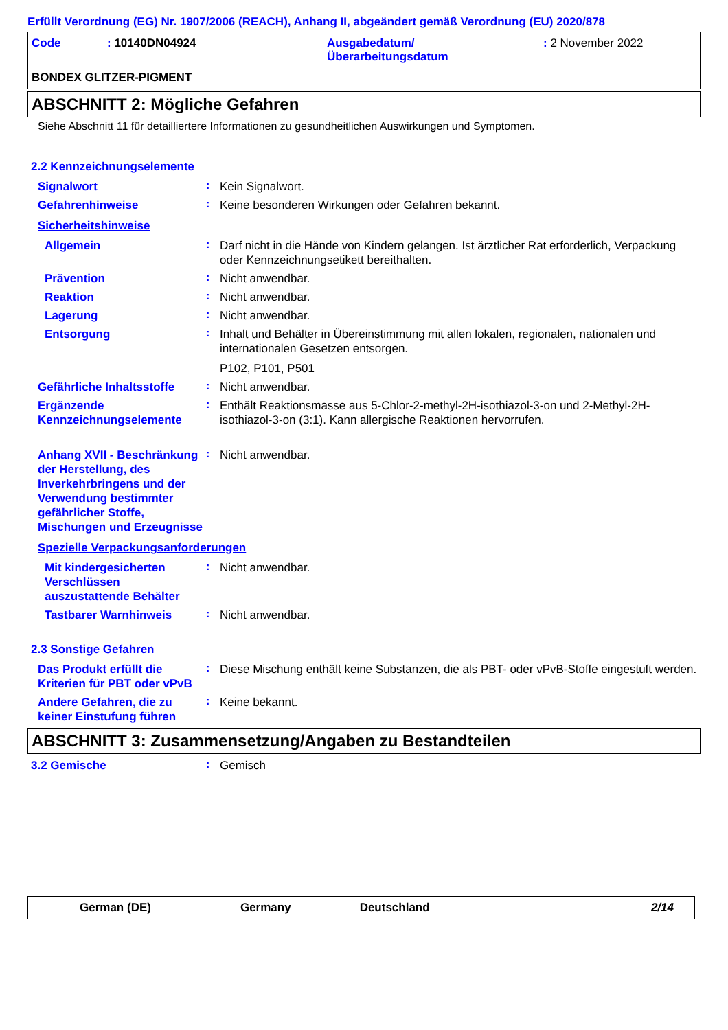Erfüllt Verordnung (EG) Nr. 1907/2006 (REACH), Anhang II, abgeändert gemäß Verordnung (EU) 2020/878
| Code | : 10140DN04924 | Ausgabedatum/ Überarbeitungsdatum | : 2 November 2022 |
BONDEX GLITZER-PIGMENT
ABSCHNITT 2: Mögliche Gefahren
Siehe Abschnitt 11 für detailliertere Informationen zu gesundheitlichen Auswirkungen und Symptomen.
2.2 Kennzeichnungselemente
Signalwort
:
Kein Signalwort.
Gefahrenhinweise
:
Keine besonderen Wirkungen oder Gefahren bekannt.
Sicherheitshinweise
Allgemein
:
Darf nicht in die Hände von Kindern gelangen. Ist ärztlicher Rat erforderlich, Verpackung oder Kennzeichnungsetikett bereithalten.
Prävention
:
Nicht anwendbar.
Reaktion
:
Nicht anwendbar.
Lagerung
:
Nicht anwendbar.
Entsorgung
:
Inhalt und Behälter in Übereinstimmung mit allen lokalen, regionalen, nationalen und internationalen Gesetzen entsorgen.
P102, P101, P501
Gefährliche Inhaltsstoffe
:
Nicht anwendbar.
Ergänzende Kennzeichnungselemente
:
Enthält Reaktionsmasse aus 5-Chlor-2-methyl-2H-isothiazol-3-on und 2-Methyl-2H-isothiazol-3-on (3:1). Kann allergische Reaktionen hervorrufen.
Anhang XVII - Beschränkung der Herstellung, des Inverkehrbringens und der Verwendung bestimmter gefährlicher Stoffe, Mischungen und Erzeugnisse
:
Nicht anwendbar.
Spezielle Verpackungsanforderungen
Mit kindergesicherten Verschlüssen auszustattende Behälter
:
Nicht anwendbar.
Tastbarer Warnhinweis
:
Nicht anwendbar.
2.3 Sonstige Gefahren
Das Produkt erfüllt die Kriterien für PBT oder vPvB
:
Diese Mischung enthält keine Substanzen, die als PBT- oder vPvB-Stoffe eingestuft werden.
Andere Gefahren, die zu keiner Einstufung führen
:
Keine bekannt.
ABSCHNITT 3: Zusammensetzung/Angaben zu Bestandteilen
3.2 Gemische
:
Gemisch
German (DE) Germany Deutschland 2/14